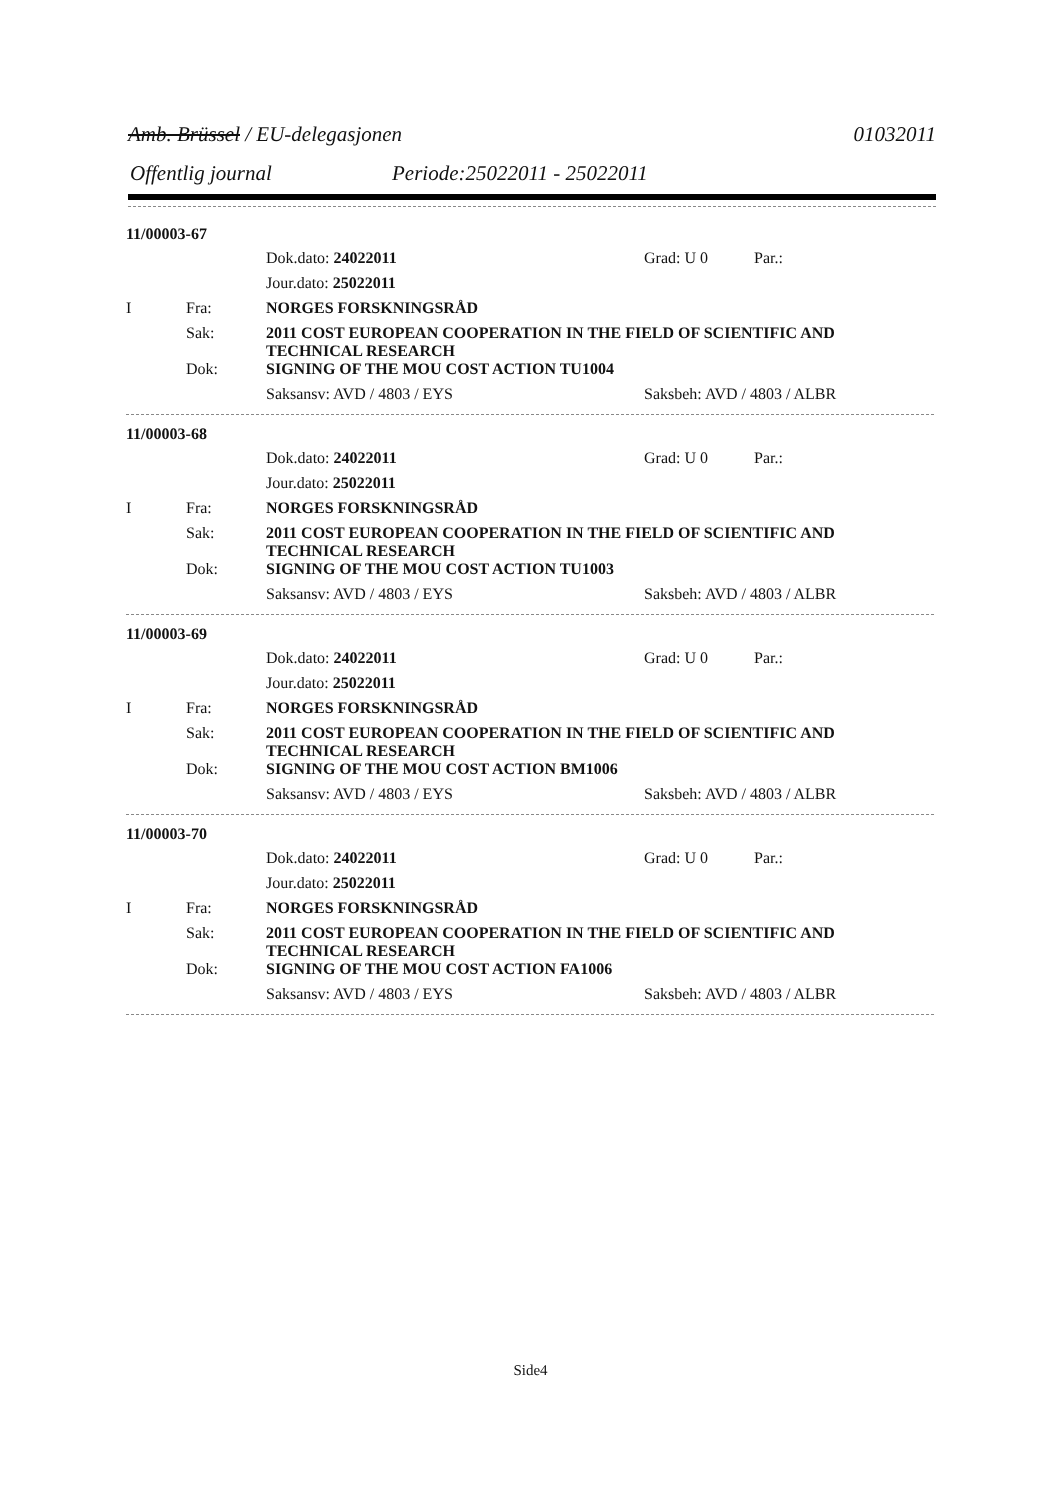Amb. Brüssel / EU-delegasjonen 01032011
Offentlig journal Periode:25022011 - 25022011
11/00003-67
Dok.dato: 24022011 Grad: U 0 Par.:
Jour.dato: 25022011
I Fra: NORGES FORSKNINGSRÅD
Sak: 2011 COST EUROPEAN COOPERATION IN THE FIELD OF SCIENTIFIC AND TECHNICAL RESEARCH
Dok: SIGNING OF THE MOU COST ACTION TU1004
Saksansv: AVD / 4803 / EYS Saksbeh: AVD / 4803 / ALBR
11/00003-68
Dok.dato: 24022011 Grad: U 0 Par.:
Jour.dato: 25022011
I Fra: NORGES FORSKNINGSRÅD
Sak: 2011 COST EUROPEAN COOPERATION IN THE FIELD OF SCIENTIFIC AND TECHNICAL RESEARCH
Dok: SIGNING OF THE MOU COST ACTION TU1003
Saksansv: AVD / 4803 / EYS Saksbeh: AVD / 4803 / ALBR
11/00003-69
Dok.dato: 24022011 Grad: U 0 Par.:
Jour.dato: 25022011
I Fra: NORGES FORSKNINGSRÅD
Sak: 2011 COST EUROPEAN COOPERATION IN THE FIELD OF SCIENTIFIC AND TECHNICAL RESEARCH
Dok: SIGNING OF THE MOU COST ACTION BM1006
Saksansv: AVD / 4803 / EYS Saksbeh: AVD / 4803 / ALBR
11/00003-70
Dok.dato: 24022011 Grad: U 0 Par.:
Jour.dato: 25022011
I Fra: NORGES FORSKNINGSRÅD
Sak: 2011 COST EUROPEAN COOPERATION IN THE FIELD OF SCIENTIFIC AND TECHNICAL RESEARCH
Dok: SIGNING OF THE MOU COST ACTION FA1006
Saksansv: AVD / 4803 / EYS Saksbeh: AVD / 4803 / ALBR
Side4